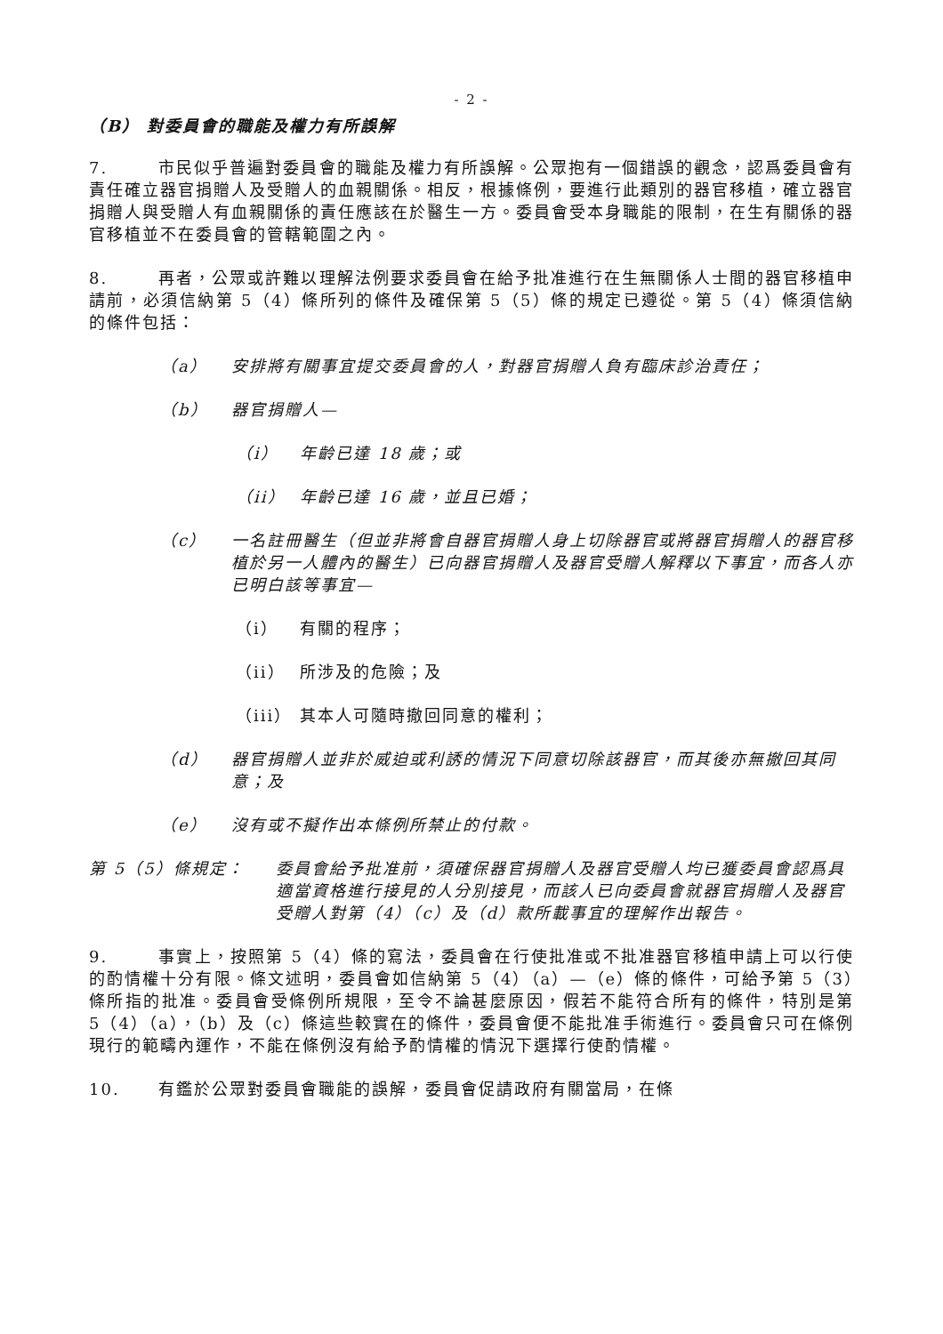- 2 -
（B） 對委員會的職能及權力有所誤解
7. 市民似乎普遍對委員會的職能及權力有所誤解。公眾抱有一個錯誤的觀念，認爲委員會有責任確立器官捐贈人及受贈人的血親關係。相反，根據條例，要進行此類別的器官移植，確立器官捐贈人與受贈人有血親關係的責任應該在於醫生一方。委員會受本身職能的限制，在生有關係的器官移植並不在委員會的管轄範圍之內。
8. 再者，公眾或許難以理解法例要求委員會在給予批准進行在生無關係人士間的器官移植申請前，必須信納第 5（4）條所列的條件及確保第 5（5）條的規定已遵從。第 5（4）條須信納的條件包括：
（a） 安排將有關事宜提交委員會的人，對器官捐贈人負有臨床診治責任；
（b） 器官捐贈人—
（i） 年齡已達 18 歲；或
（ii） 年齡已達 16 歲，並且已婚；
（c） 一名註冊醫生（但並非將會自器官捐贈人身上切除器官或將器官捐贈人的器官移植於另一人體內的醫生）已向器官捐贈人及器官受贈人解釋以下事宜，而各人亦已明白該等事宜—
（i） 有關的程序；
（ii） 所涉及的危險；及
（iii） 其本人可隨時撤回同意的權利；
（d） 器官捐贈人並非於威迫或利誘的情況下同意切除該器官，而其後亦無撤回其同意；及
（e） 沒有或不擬作出本條例所禁止的付款。
第 5（5）條規定： 委員會給予批准前，須確保器官捐贈人及器官受贈人均已獲委員會認爲具適當資格進行接見的人分別接見，而該人已向委員會就器官捐贈人及器官受贈人對第（4）（c）及（d）款所載事宜的理解作出報告。
9. 事實上，按照第 5（4）條的寫法，委員會在行使批准或不批准器官移植申請上可以行使的酌情權十分有限。條文述明，委員會如信納第 5（4）（a）—（e）條的條件，可給予第 5（3）條所指的批准。委員會受條例所規限，至令不論甚麼原因，假若不能符合所有的條件，特別是第 5（4）（a），（b）及（c）條這些較實在的條件，委員會便不能批准手術進行。委員會只可在條例現行的範疇內運作，不能在條例沒有給予酌情權的情況下選擇行使酌情權。
10. 有鑑於公眾對委員會職能的誤解，委員會促請政府有關當局，在條